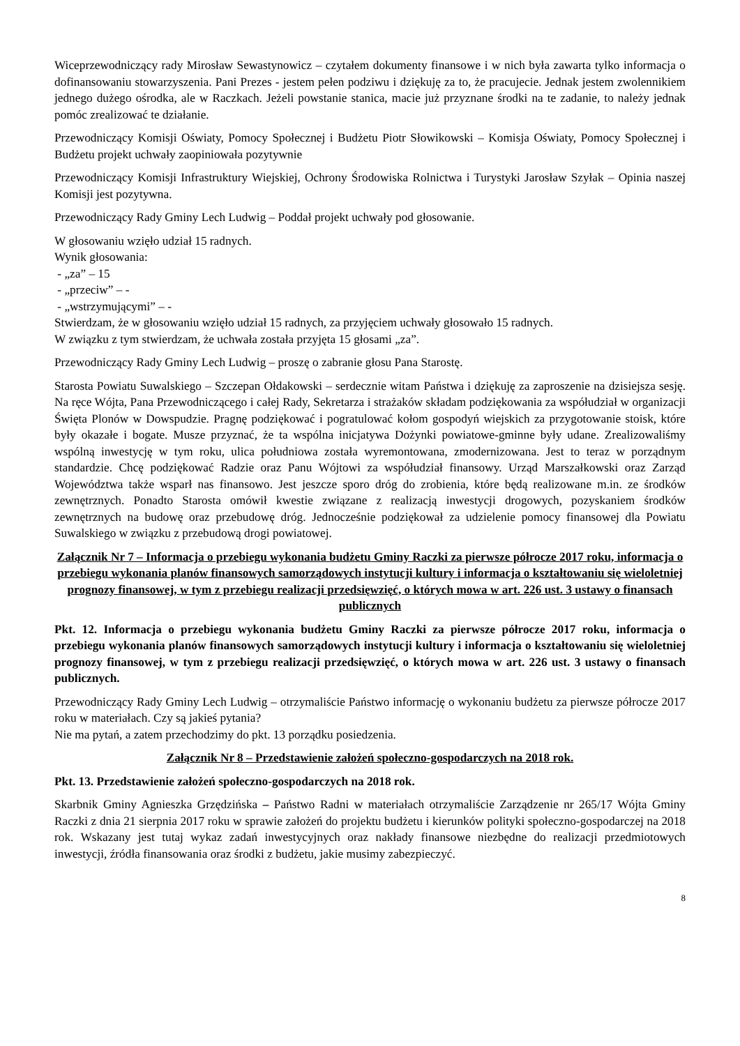Wiceprzewodniczący rady Mirosław Sewastynowicz – czytałem dokumenty finansowe i w nich była zawarta tylko informacja o dofinansowaniu stowarzyszenia. Pani Prezes - jestem pełen podziwu i dziękuję za to, że pracujecie. Jednak jestem zwolennikiem jednego dużego ośrodka, ale w Raczkach. Jeżeli powstanie stanica, macie już przyznane środki na te zadanie, to należy jednak pomóc zrealizować te działanie.
Przewodniczący Komisji Oświaty, Pomocy Społecznej i Budżetu Piotr Słowikowski – Komisja Oświaty, Pomocy Społecznej i Budżetu projekt uchwały zaopiniowała pozytywnie
Przewodniczący Komisji Infrastruktury Wiejskiej, Ochrony Środowiska Rolnictwa i Turystyki Jarosław Szyłak – Opinia naszej Komisji jest pozytywna.
Przewodniczący Rady Gminy Lech Ludwig – Poddał projekt uchwały pod głosowanie.
W głosowaniu wzięło udział 15 radnych.
Wynik głosowania:
- „za” – 15
- „przeciw” – -
- „wstrzymującymi” – -
Stwierdzam, że w głosowaniu wzięło udział 15 radnych, za przyjęciem uchwały głosowało 15 radnych.
W związku z tym stwierdzam, że uchwała została przyjęta 15 głosami „za”.
Przewodniczący Rady Gminy Lech Ludwig – proszę o zabranie głosu Pana Starostę.
Starosta Powiatu Suwalskiego – Szczepan Ołdakowski – serdecznie witam Państwa i dziękuję za zaproszenie na dzisiejsza sesję. Na ręce Wójta, Pana Przewodniczącego i całej Rady, Sekretarza i strażaków składam podziękowania za współudział w organizacji Święta Plonów w Dowspudzie. Pragnę podziękować i pogratulować kołom gospodyń wiejskich za przygotowanie stoisk, które były okazałe i bogate. Musze przyznać, że ta wspólna inicjatywa Dożynki powiatowe-gminne były udane. Zrealizowaliśmy wspólną inwestycję w tym roku, ulica południowa została wyremontowana, zmodernizowana. Jest to teraz w porządnym standardzie. Chcę podziękować Radzie oraz Panu Wójtowi za współudział finansowy. Urząd Marszałkowski oraz Zarząd Województwa także wsparł nas finansowo. Jest jeszcze sporo dróg do zrobienia, które będą realizowane m.in. ze środków zewnętrznych. Ponadto Starosta omówił kwestie związane z realizacją inwestycji drogowych, pozyskaniem środków zewnętrznych na budowę oraz przebudowę dróg. Jednocześnie podziękował za udzielenie pomocy finansowej dla Powiatu Suwalskiego w związku z przebudową drogi powiatowej.
Załącznik Nr 7 – Informacja o przebiegu wykonania budżetu Gminy Raczki za pierwsze półrocze 2017 roku, informacja o przebiegu wykonania planów finansowych samorządowych instytucji kultury i informacja o kształtowaniu się wieloletniej prognozy finansowej, w tym z przebiegu realizacji przedsięwzięć, o których mowa w art. 226 ust. 3 ustawy o finansach publicznych
Pkt. 12. Informacja o przebiegu wykonania budżetu Gminy Raczki za pierwsze półrocze 2017 roku, informacja o przebiegu wykonania planów finansowych samorządowych instytucji kultury i informacja o kształtowaniu się wieloletniej prognozy finansowej, w tym z przebiegu realizacji przedsięwzięć, o których mowa w art. 226 ust. 3 ustawy o finansach publicznych.
Przewodniczący Rady Gminy Lech Ludwig – otrzymaliście Państwo informację o wykonaniu budżetu za pierwsze półrocze 2017 roku w materiałach. Czy są jakieś pytania?
Nie ma pytań, a zatem przechodzimy do pkt. 13 porządku posiedzenia.
Załącznik Nr 8 – Przedstawienie założeń społeczno-gospodarczych na 2018 rok.
Pkt. 13. Przedstawienie założeń społeczno-gospodarczych na 2018 rok.
Skarbnik Gminy Agnieszka Grzędzińska – Państwo Radni w materiałach otrzymaliście Zarządzenie nr 265/17 Wójta Gminy Raczki z dnia 21 sierpnia 2017 roku w sprawie założeń do projektu budżetu i kierunków polityki społeczno-gospodarczej na 2018 rok. Wskazany jest tutaj wykaz zadań inwestycyjnych oraz nakłady finansowe niezbędne do realizacji przedmiotowych inwestycji, źródła finansowania oraz środki z budżetu, jakie musimy zabezpieczyć.
8